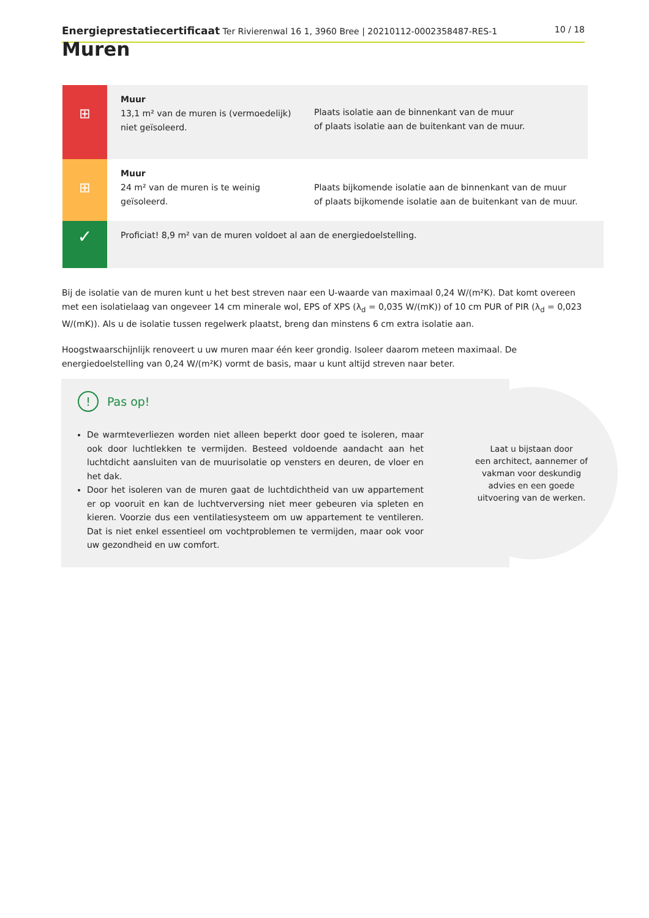Energieprestatiecertificaat Ter Rivierenwal 16 1, 3960 Bree | 20210112-0002358487-RES-1 10 / 18
Muren
⊞
Muur
13,1 m² van de muren is (vermoedelijk) niet geïsoleerd.
Plaats isolatie aan de binnenkant van de muur
of plaats isolatie aan de buitenkant van de muur.
⊞
Muur
24 m² van de muren is te weinig geïsoleerd.
Plaats bijkomende isolatie aan de binnenkant van de muur
of plaats bijkomende isolatie aan de buitenkant van de muur.
✓
Proficiat! 8,9 m² van de muren voldoet al aan de energiedoelstelling.
Bij de isolatie van de muren kunt u het best streven naar een U-waarde van maximaal 0,24 W/(m²K). Dat komt overeen met een isolatielaag van ongeveer 14 cm minerale wol, EPS of XPS (λ<sub>d</sub> = 0,035 W/(mK)) of 10 cm PUR of PIR (λ<sub>d</sub> = 0,023 W/(mK)). Als u de isolatie tussen regelwerk plaatst, breng dan minstens 6 cm extra isolatie aan.
Hoogstwaarschijnlijk renoveert u uw muren maar één keer grondig. Isoleer daarom meteen maximaal. De energiedoelstelling van 0,24 W/(m²K) vormt de basis, maar u kunt altijd streven naar beter.
! Pas op!
De warmteverliezen worden niet alleen beperkt door goed te isoleren, maar ook door luchtlekken te vermijden. Besteed voldoende aandacht aan het luchtdicht aansluiten van de muurisolatie op vensters en deuren, de vloer en het dak.
Door het isoleren van de muren gaat de luchtdichtheid van uw appartement er op vooruit en kan de luchtverversing niet meer gebeuren via spleten en kieren. Voorzie dus een ventilatiesysteem om uw appartement te ventileren. Dat is niet enkel essentieel om vochtproblemen te vermijden, maar ook voor uw gezondheid en uw comfort.
Laat u bijstaan door
een architect, aannemer of
vakman voor deskundig
advies en een goede
uitvoering van de werken.